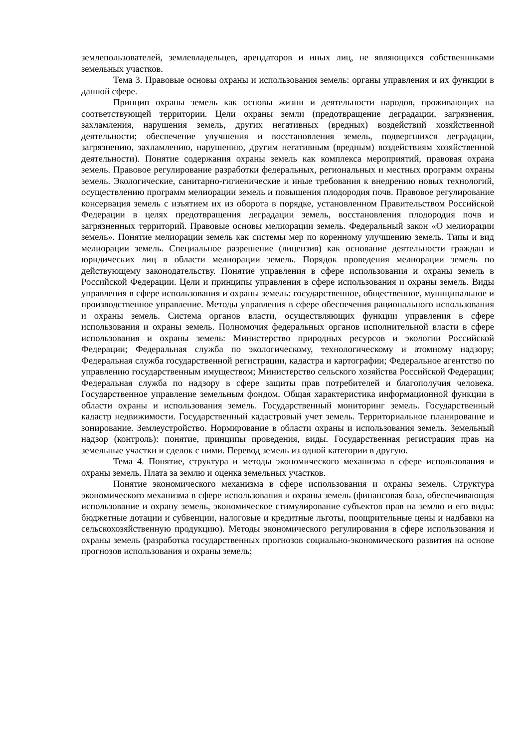землепользователей, землевладельцев, арендаторов и иных лиц, не являющихся собственниками земельных участков.
Тема 3. Правовые основы охраны и использования земель: органы управления и их функции в данной сфере.
Принцип охраны земель как основы жизни и деятельности народов, проживающих на соответствующей территории. Цели охраны земли (предотвращение деградации, загрязнения, захламления, нарушения земель, других негативных (вредных) воздействий хозяйственной деятельности; обеспечение улучшения и восстановления земель, подвергшихся деградации, загрязнению, захламлению, нарушению, другим негативным (вредным) воздействиям хозяйственной деятельности). Понятие содержания охраны земель как комплекса мероприятий, правовая охрана земель. Правовое регулирование разработки федеральных, региональных и местных программ охраны земель. Экологические, санитарно-гигиенические и иные требования к внедрению новых технологий, осуществлению программ мелиорации земель и повышения плодородия почв. Правовое регулирование консервация земель с изъятием их из оборота в порядке, установленном Правительством Российской Федерации в целях предотвращения деградации земель, восстановления плодородия почв и загрязненных территорий. Правовые основы мелиорации земель. Федеральный закон «О мелиорации земель». Понятие мелиорации земель как системы мер по коренному улучшению земель. Типы и вид мелиорации земель. Специальное разрешение (лицензия) как основание деятельности граждан и юридических лиц в области мелиорации земель. Порядок проведения мелиорации земель по действующему законодательству. Понятие управления в сфере использования и охраны земель в Российской Федерации. Цели и принципы управления в сфере использования и охраны земель. Виды управления в сфере использования и охраны земель: государственное, общественное, муниципальное и производственное управление. Методы управления в сфере обеспечения рационального использования и охраны земель. Система органов власти, осуществляющих функции управления в сфере использования и охраны земель. Полномочия федеральных органов исполнительной власти в сфере использования и охраны земель: Министерство природных ресурсов и экологии Российской Федерации; Федеральная служба по экологическому, технологическому и атомному надзору; Федеральная служба государственной регистрации, кадастра и картографии; Федеральное агентство по управлению государственным имуществом; Министерство сельского хозяйства Российской Федерации; Федеральная служба по надзору в сфере защиты прав потребителей и благополучия человека. Государственное управление земельным фондом. Общая характеристика информационной функции в области охраны и использования земель. Государственный мониторинг земель. Государственный кадастр недвижимости. Государственный кадастровый учет земель. Территориальное планирование и зонирование. Землеустройство. Нормирование в области охраны и использования земель. Земельный надзор (контроль): понятие, принципы проведения, виды. Государственная регистрация прав на земельные участки и сделок с ними. Перевод земель из одной категории в другую.
Тема 4. Понятие, структура и методы экономического механизма в сфере использования и охраны земель. Плата за землю и оценка земельных участков.
Понятие экономического механизма в сфере использования и охраны земель. Структура экономического механизма в сфере использования и охраны земель (финансовая база, обеспечивающая использование и охрану земель, экономическое стимулирование субъектов прав на землю и его виды: бюджетные дотации и субвенции, налоговые и кредитные льготы, поощрительные цены и надбавки на сельскохозяйственную продукцию). Методы экономического регулирования в сфере использования и охраны земель (разработка государственных прогнозов социально-экономического развития на основе прогнозов использования и охраны земель;